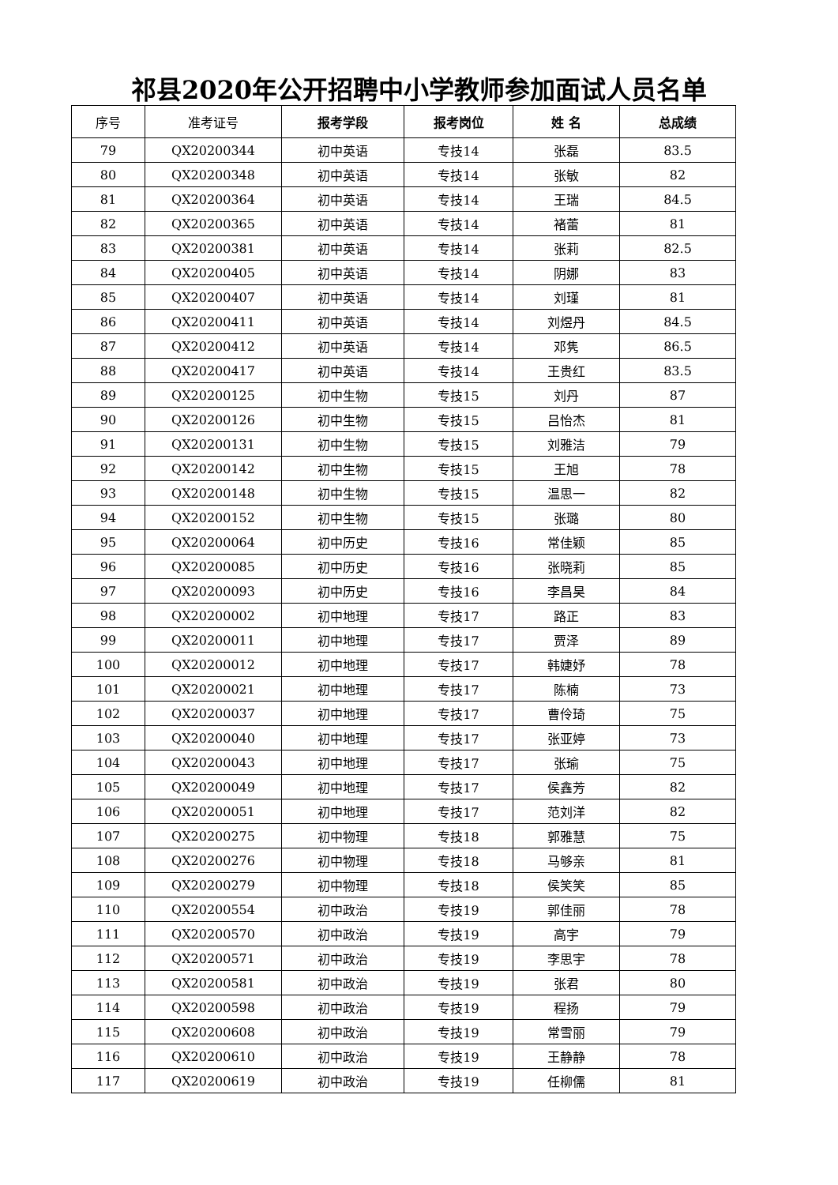祁县2020年公开招聘中小学教师参加面试人员名单
| 序号 | 准考证号 | 报考学段 | 报考岗位 | 姓 名 | 总成绩 |
| --- | --- | --- | --- | --- | --- |
| 79 | QX20200344 | 初中英语 | 专技14 | 张磊 | 83.5 |
| 80 | QX20200348 | 初中英语 | 专技14 | 张敏 | 82 |
| 81 | QX20200364 | 初中英语 | 专技14 | 王瑞 | 84.5 |
| 82 | QX20200365 | 初中英语 | 专技14 | 褚蕾 | 81 |
| 83 | QX20200381 | 初中英语 | 专技14 | 张莉 | 82.5 |
| 84 | QX20200405 | 初中英语 | 专技14 | 阴娜 | 83 |
| 85 | QX20200407 | 初中英语 | 专技14 | 刘瑾 | 81 |
| 86 | QX20200411 | 初中英语 | 专技14 | 刘煜丹 | 84.5 |
| 87 | QX20200412 | 初中英语 | 专技14 | 邓隽 | 86.5 |
| 88 | QX20200417 | 初中英语 | 专技14 | 王贵红 | 83.5 |
| 89 | QX20200125 | 初中生物 | 专技15 | 刘丹 | 87 |
| 90 | QX20200126 | 初中生物 | 专技15 | 吕怡杰 | 81 |
| 91 | QX20200131 | 初中生物 | 专技15 | 刘雅洁 | 79 |
| 92 | QX20200142 | 初中生物 | 专技15 | 王旭 | 78 |
| 93 | QX20200148 | 初中生物 | 专技15 | 温思一 | 82 |
| 94 | QX20200152 | 初中生物 | 专技15 | 张璐 | 80 |
| 95 | QX20200064 | 初中历史 | 专技16 | 常佳颖 | 85 |
| 96 | QX20200085 | 初中历史 | 专技16 | 张晓莉 | 85 |
| 97 | QX20200093 | 初中历史 | 专技16 | 李昌昊 | 84 |
| 98 | QX20200002 | 初中地理 | 专技17 | 路正 | 83 |
| 99 | QX20200011 | 初中地理 | 专技17 | 贾泽 | 89 |
| 100 | QX20200012 | 初中地理 | 专技17 | 韩婕妤 | 78 |
| 101 | QX20200021 | 初中地理 | 专技17 | 陈楠 | 73 |
| 102 | QX20200037 | 初中地理 | 专技17 | 曹伶琦 | 75 |
| 103 | QX20200040 | 初中地理 | 专技17 | 张亚婷 | 73 |
| 104 | QX20200043 | 初中地理 | 专技17 | 张瑜 | 75 |
| 105 | QX20200049 | 初中地理 | 专技17 | 侯鑫芳 | 82 |
| 106 | QX20200051 | 初中地理 | 专技17 | 范刘洋 | 82 |
| 107 | QX20200275 | 初中物理 | 专技18 | 郭雅慧 | 75 |
| 108 | QX20200276 | 初中物理 | 专技18 | 马够亲 | 81 |
| 109 | QX20200279 | 初中物理 | 专技18 | 侯笑笑 | 85 |
| 110 | QX20200554 | 初中政治 | 专技19 | 郭佳丽 | 78 |
| 111 | QX20200570 | 初中政治 | 专技19 | 高宇 | 79 |
| 112 | QX20200571 | 初中政治 | 专技19 | 李思宇 | 78 |
| 113 | QX20200581 | 初中政治 | 专技19 | 张君 | 80 |
| 114 | QX20200598 | 初中政治 | 专技19 | 程扬 | 79 |
| 115 | QX20200608 | 初中政治 | 专技19 | 常雪丽 | 79 |
| 116 | QX20200610 | 初中政治 | 专技19 | 王静静 | 78 |
| 117 | QX20200619 | 初中政治 | 专技19 | 任柳儒 | 81 |